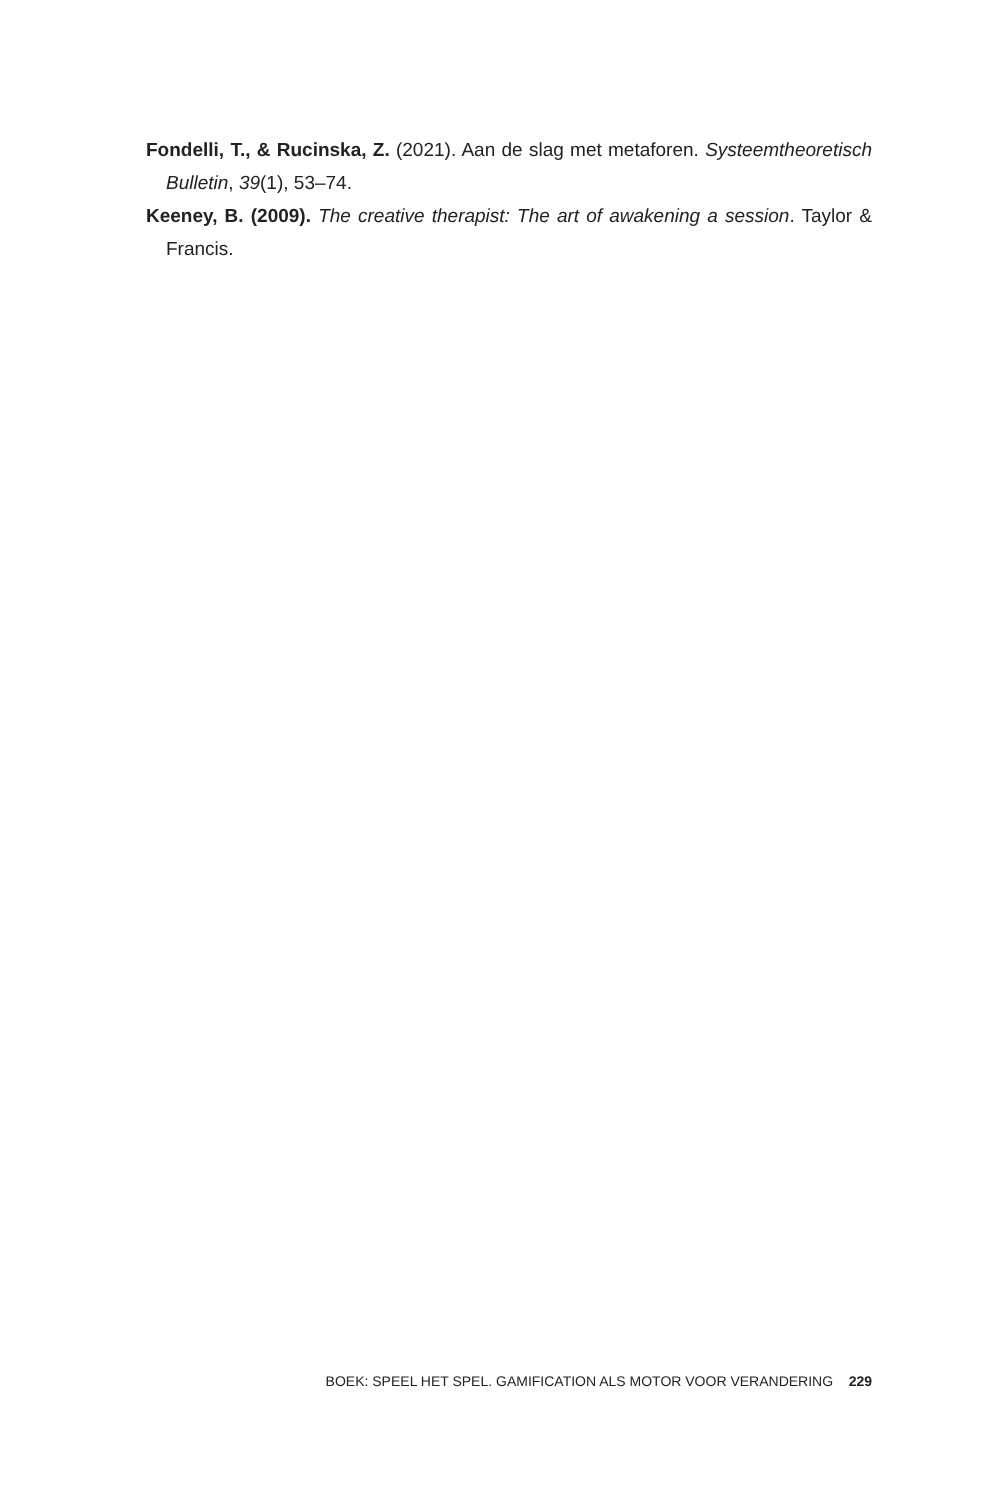Fondelli, T., & Rucinska, Z. (2021). Aan de slag met metaforen. Systeemtheoretisch Bulletin, 39(1), 53–74.
Keeney, B. (2009). The creative therapist: The art of awakening a session. Taylor & Francis.
BOEK: SPEEL HET SPEL. GAMIFICATION ALS MOTOR VOOR VERANDERING 229